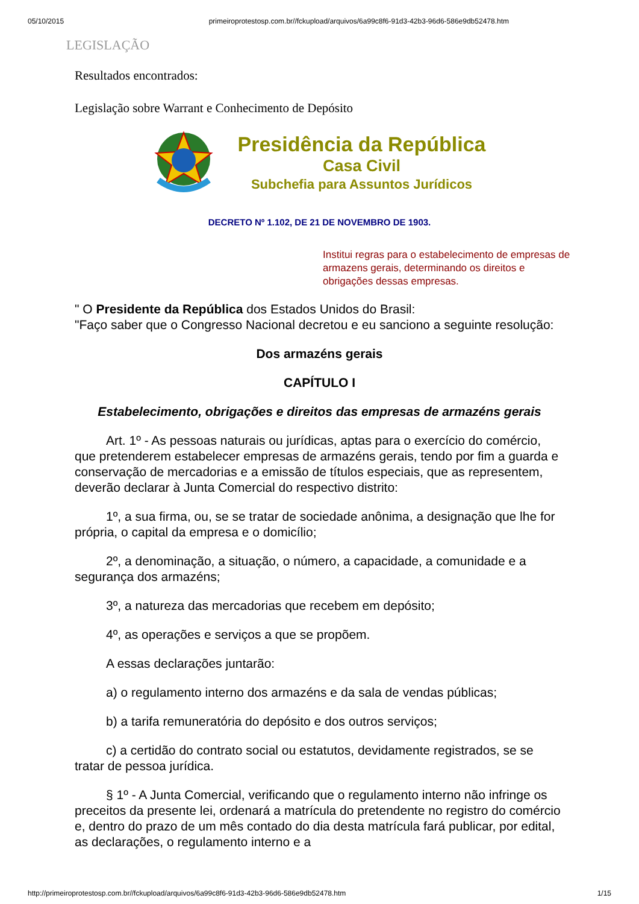05/10/2015 primeiroprotestosp.com.br//fckupload/arquivos/6a99c8f6-91d3-42b3-96d6-586e9db52478.htm
LEGISLAÇÃO
Resultados encontrados:
Legislação sobre Warrant e Conhecimento de Depósito
Presidência da República
Casa Civil
Subchefia para Assuntos Jurídicos
DECRETO Nº 1.102, DE 21 DE NOVEMBRO DE 1903.
Institui regras para o estabelecimento de empresas de armazens gerais, determinando os direitos e obrigações dessas empresas.
" O Presidente da República dos Estados Unidos do Brasil:
"Faço saber que o Congresso Nacional decretou e eu sanciono a seguinte resolução:
Dos armazéns gerais
CAPÍTULO I
Estabelecimento, obrigações e direitos das empresas de armazéns gerais
Art. 1º - As pessoas naturais ou jurídicas, aptas para o exercício do comércio, que pretenderem estabelecer empresas de armazéns gerais, tendo por fim a guarda e conservação de mercadorias e a emissão de títulos especiais, que as representem, deverão declarar à Junta Comercial do respectivo distrito:
1º, a sua firma, ou, se se tratar de sociedade anônima, a designação que lhe for própria, o capital da empresa e o domicílio;
2º, a denominação, a situação, o número, a capacidade, a comunidade e a segurança dos armazéns;
3º, a natureza das mercadorias que recebem em depósito;
4º, as operações e serviços a que se propõem.
A essas declarações juntarão:
a) o regulamento interno dos armazéns e da sala de vendas públicas;
b) a tarifa remuneratória do depósito e dos outros serviços;
c) a certidão do contrato social ou estatutos, devidamente registrados, se se tratar de pessoa jurídica.
§ 1º - A Junta Comercial, verificando que o regulamento interno não infringe os preceitos da presente lei, ordenará a matrícula do pretendente no registro do comércio e, dentro do prazo de um mês contado do dia desta matrícula fará publicar, por edital, as declarações, o regulamento interno e a
http://primeiroprotestosp.com.br//fckupload/arquivos/6a99c8f6-91d3-42b3-96d6-586e9db52478.htm 1/15